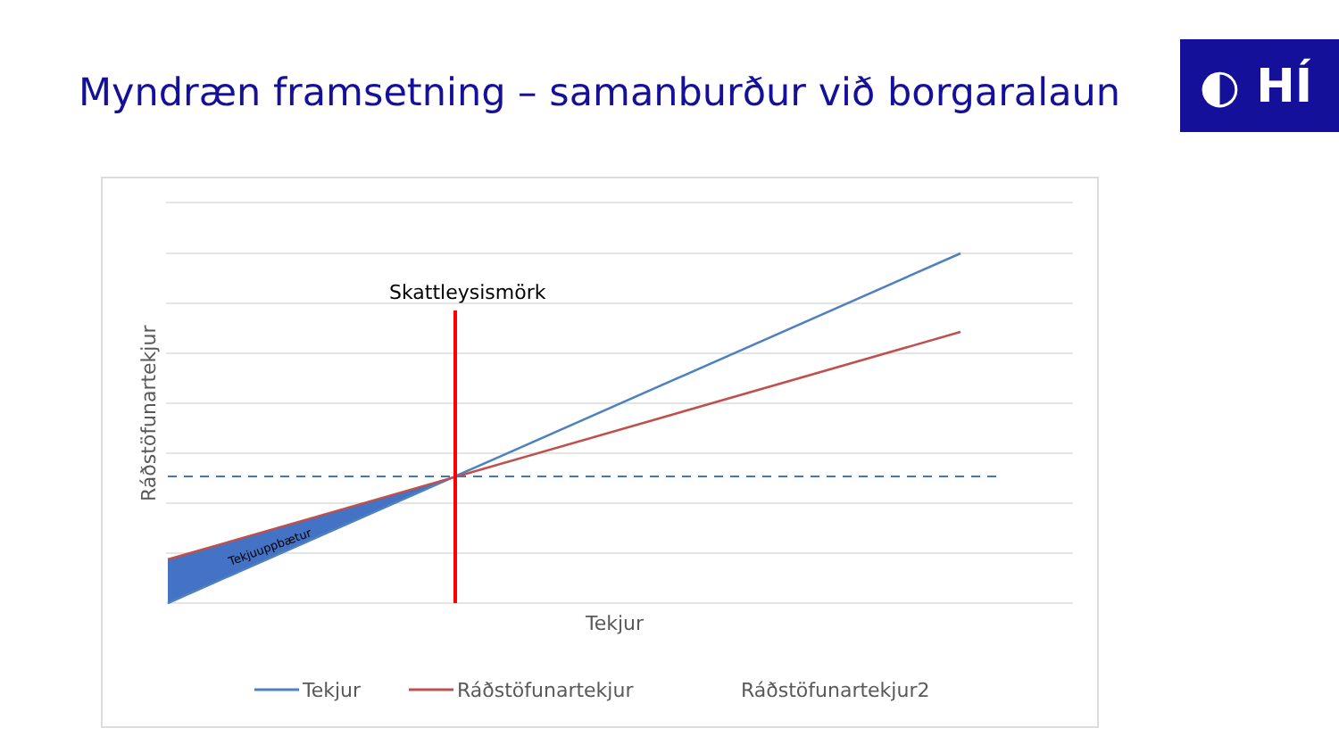Myndræn framsetning – samanburður við borgaralaun
◐ HÍ
Skattleysismörk
Tekjuuppbætur
Ráðstöfunartekjur
Tekjur
Tekjur
Ráðstöfunartekjur
Ráðstöfunartekjur2